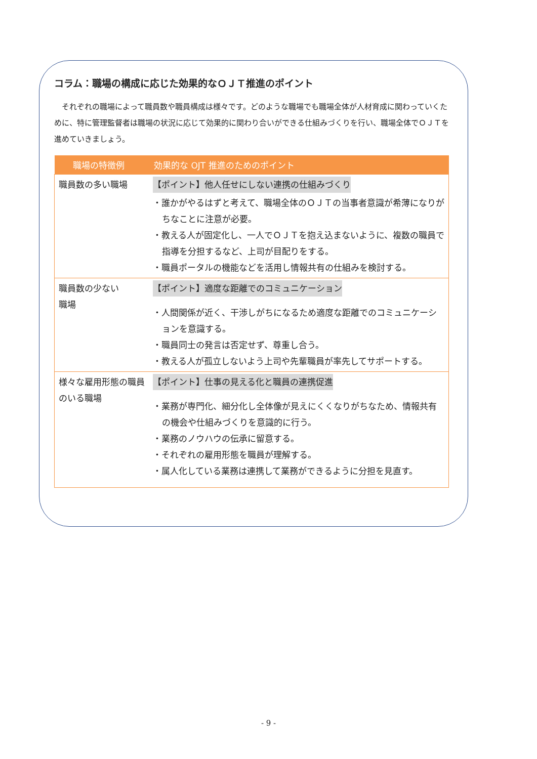コラム：職場の構成に応じた効果的なＯＪＴ推進のポイント
それぞれの職場によって職員数や職員構成は様々です。どのような職場でも職場全体が人材育成に関わっていくために、特に管理監督者は職場の状況に応じて効果的に関わり合いができる仕組みづくりを行い、職場全体でＯＪＴを進めていきましょう。
| 職場の特徴例 | 効果的な OJT 推進のためのポイント |
| --- | --- |
| 職員数の多い職場 | 【ポイント】他人任せにしない連携の仕組みづくり ・誰かがやるはずと考えて、職場全体のＯＪＴの当事者意識が希薄になりがちなことに注意が必要。 ・教える人が固定化し、一人でＯＪＴを抱え込まないように、複数の職員で指導を分担するなど、上司が目配りをする。 ・職員ポータルの機能などを活用し情報共有の仕組みを検討する。 |
| 職員数の少ない 職場 | 【ポイント】適度な距離でのコミュニケーション ・人間関係が近く、干渉しがちになるため適度な距離でのコミュニケーションを意識する。 ・職員同士の発言は否定せず、尊重し合う。 ・教える人が孤立しないよう上司や先輩職員が率先してサポートする。 |
| 様々な雇用形態の職員のいる職場 | 【ポイント】仕事の見える化と職員の連携促進 ・業務が専門化、細分化し全体像が見えにくくなりがちなため、情報共有の機会や仕組みづくりを意識的に行う。 ・業務のノウハウの伝承に留意する。 ・それぞれの雇用形態を職員が理解する。 ・属人化している業務は連携して業務ができるように分担を見直す。 |
- 9 -